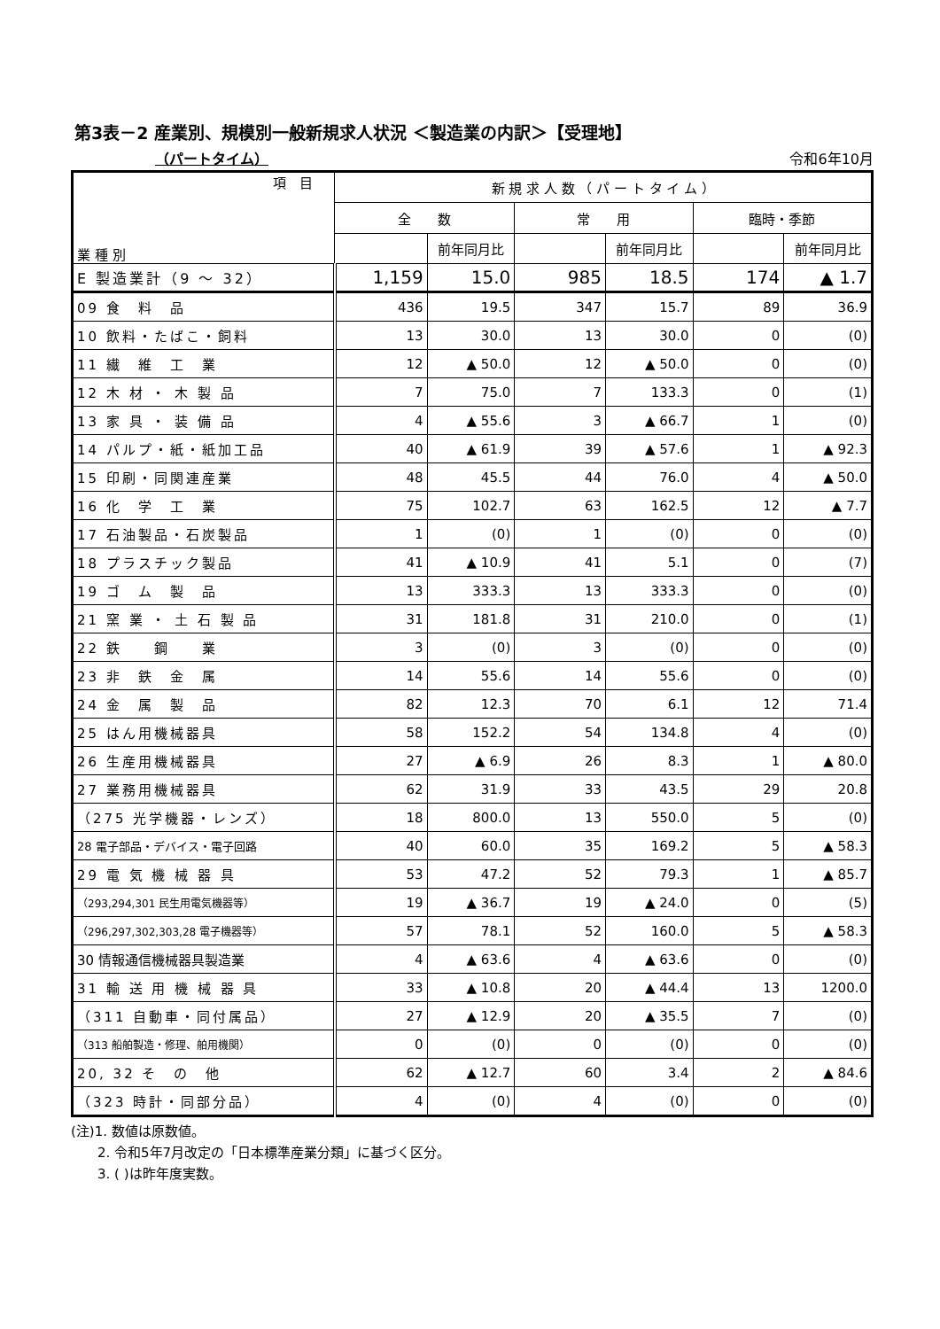第3表－2 産業別、規模別一般新規求人状況 ＜製造業の内訳＞【受理地】
（パートタイム） 令和6年10月
| 項 目 業 種 別 | 新 規 求 人 数 （ パ ー ト タ イ ム ） | | | | | |
| --- | --- | --- | --- | --- | --- | --- |
| | 全 数 | | 常 用 | | 臨時・季節 | |
| | | 前年同月比 | | 前年同月比 | | 前年同月比 |
| E 製造業計（9 〜 32） | 1,159 | 15.0 | 985 | 18.5 | 174 | ▲ 1.7 |
| 09 食 料 品 | 436 | 19.5 | 347 | 15.7 | 89 | 36.9 |
| 10 飲料・たばこ・飼料 | 13 | 30.0 | 13 | 30.0 | 0 | (0) |
| 11 繊 維 工 業 | 12 | ▲ 50.0 | 12 | ▲ 50.0 | 0 | (0) |
| 12 木 材 ・ 木 製 品 | 7 | 75.0 | 7 | 133.3 | 0 | (1) |
| 13 家 具 ・ 装 備 品 | 4 | ▲ 55.6 | 3 | ▲ 66.7 | 1 | (0) |
| 14 パルプ・紙・紙加工品 | 40 | ▲ 61.9 | 39 | ▲ 57.6 | 1 | ▲ 92.3 |
| 15 印刷・同関連産業 | 48 | 45.5 | 44 | 76.0 | 4 | ▲ 50.0 |
| 16 化 学 工 業 | 75 | 102.7 | 63 | 162.5 | 12 | ▲ 7.7 |
| 17 石油製品・石炭製品 | 1 | (0) | 1 | (0) | 0 | (0) |
| 18 プラスチック製品 | 41 | ▲ 10.9 | 41 | 5.1 | 0 | (7) |
| 19 ゴ ム 製 品 | 13 | 333.3 | 13 | 333.3 | 0 | (0) |
| 21 窯 業 ・ 土 石 製 品 | 31 | 181.8 | 31 | 210.0 | 0 | (1) |
| 22 鉄 鋼 業 | 3 | (0) | 3 | (0) | 0 | (0) |
| 23 非 鉄 金 属 | 14 | 55.6 | 14 | 55.6 | 0 | (0) |
| 24 金 属 製 品 | 82 | 12.3 | 70 | 6.1 | 12 | 71.4 |
| 25 はん用機械器具 | 58 | 152.2 | 54 | 134.8 | 4 | (0) |
| 26 生産用機械器具 | 27 | ▲ 6.9 | 26 | 8.3 | 1 | ▲ 80.0 |
| 27 業務用機械器具 | 62 | 31.9 | 33 | 43.5 | 29 | 20.8 |
| （275 光学機器・レンズ） | 18 | 800.0 | 13 | 550.0 | 5 | (0) |
| 28 電子部品・デバイス・電子回路 | 40 | 60.0 | 35 | 169.2 | 5 | ▲ 58.3 |
| 29 電 気 機 械 器 具 | 53 | 47.2 | 52 | 79.3 | 1 | ▲ 85.7 |
| （293,294,301 民生用電気機器等） | 19 | ▲ 36.7 | 19 | ▲ 24.0 | 0 | (5) |
| （296,297,302,303,28 電子機器等） | 57 | 78.1 | 52 | 160.0 | 5 | ▲ 58.3 |
| 30 情報通信機械器具製造業 | 4 | ▲ 63.6 | 4 | ▲ 63.6 | 0 | (0) |
| 31 輸 送 用 機 械 器 具 | 33 | ▲ 10.8 | 20 | ▲ 44.4 | 13 | 1200.0 |
| （311 自動車・同付属品） | 27 | ▲ 12.9 | 20 | ▲ 35.5 | 7 | (0) |
| （313 船舶製造・修理、舶用機関） | 0 | (0) | 0 | (0) | 0 | (0) |
| 20, 32 そ の 他 | 62 | ▲ 12.7 | 60 | 3.4 | 2 | ▲ 84.6 |
| （323 時計・同部分品） | 4 | (0) | 4 | (0) | 0 | (0) |
(注)1. 数値は原数値。
　　2. 令和5年7月改定の「日本標準産業分類」に基づく区分。
　　3. ( )は昨年度実数。